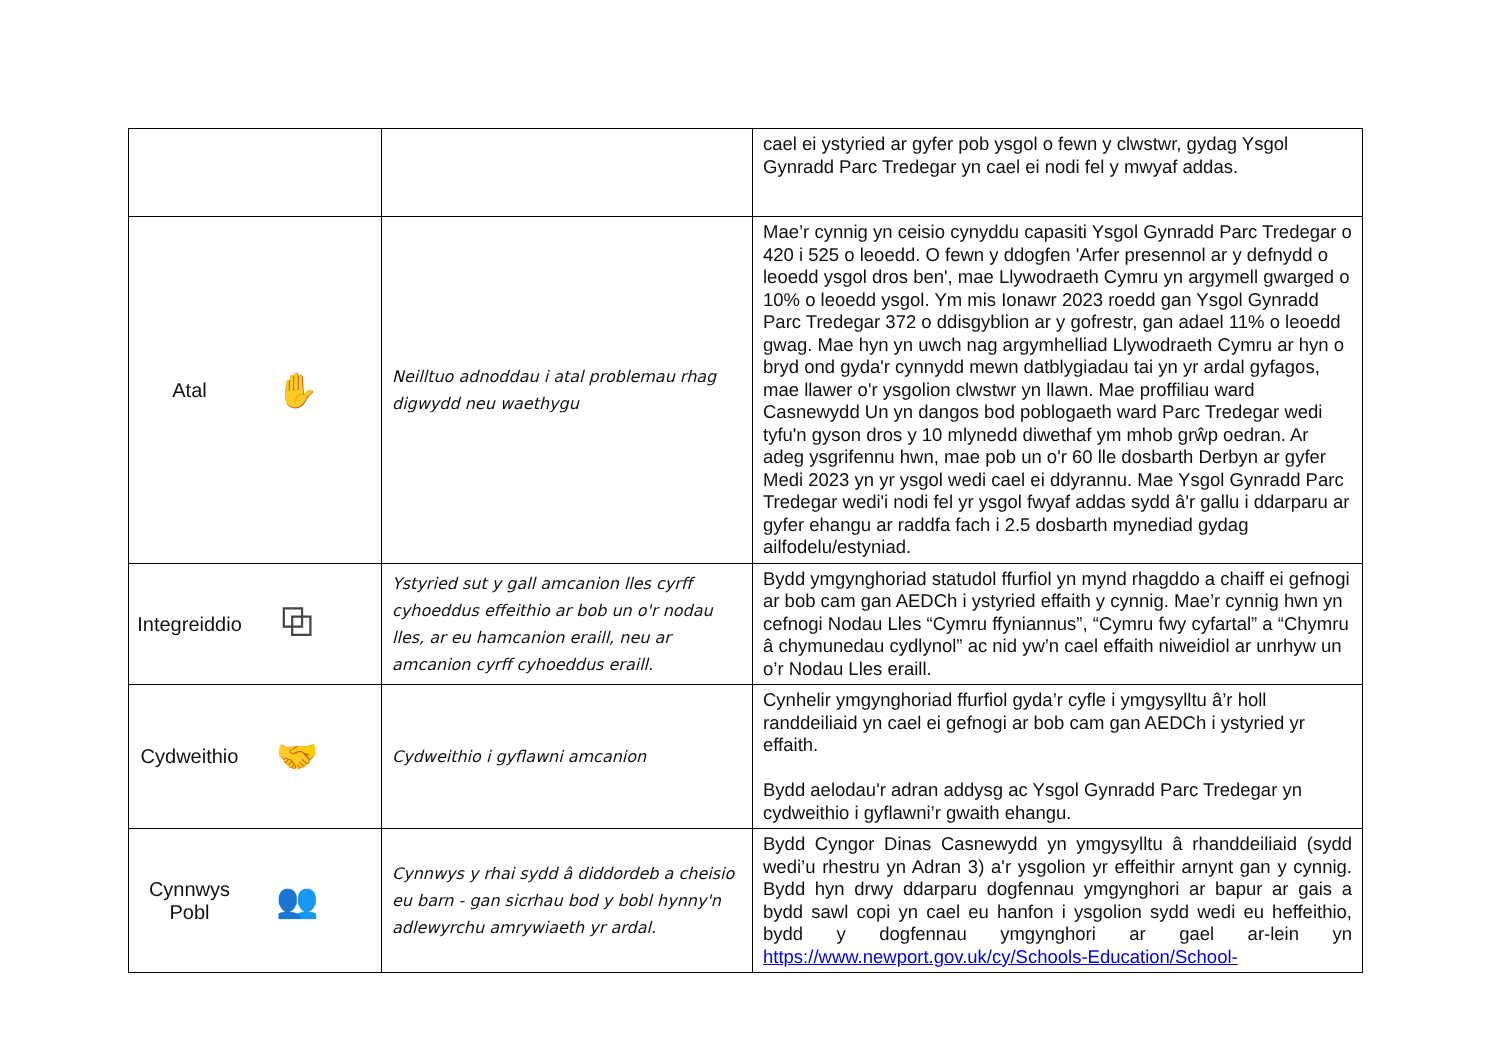| | | cael ei ystyried ar gyfer pob ysgol o fewn y clwstwr, gydag Ysgol Gynradd Parc Tredegar yn cael ei nodi fel y mwyaf addas. |
| Atal ✋ | Neilltuo adnoddau i atal problemau rhag digwydd neu waethygu | Mae’r cynnig yn ceisio cynyddu capasiti Ysgol Gynradd Parc Tredegar o 420 i 525 o leoedd. O fewn y ddogfen 'Arfer presennol ar y defnydd o leoedd ysgol dros ben', mae Llywodraeth Cymru yn argymell gwarged o 10% o leoedd ysgol. Ym mis Ionawr 2023 roedd gan Ysgol Gynradd Parc Tredegar 372 o ddisgyblion ar y gofrestr, gan adael 11% o leoedd gwag. Mae hyn yn uwch nag argymhelliad Llywodraeth Cymru ar hyn o bryd ond gyda'r cynnydd mewn datblygiadau tai yn yr ardal gyfagos, mae llawer o'r ysgolion clwstwr yn llawn. Mae proffiliau ward Casnewydd Un yn dangos bod poblogaeth ward Parc Tredegar wedi tyfu'n gyson dros y 10 mlynedd diwethaf ym mhob grŵp oedran. Ar adeg ysgrifennu hwn, mae pob un o'r 60 lle dosbarth Derbyn ar gyfer Medi 2023 yn yr ysgol wedi cael ei ddyrannu. Mae Ysgol Gynradd Parc Tredegar wedi'i nodi fel yr ysgol fwyaf addas sydd â'r gallu i ddarparu ar gyfer ehangu ar raddfa fach i 2.5 dosbarth mynediad gydag ailfodelu/estyniad. |
| Integreiddio ⧉ | Ystyried sut y gall amcanion lles cyrff cyhoeddus effeithio ar bob un o'r nodau lles, ar eu hamcanion eraill, neu ar amcanion cyrff cyhoeddus eraill. | Bydd ymgynghoriad statudol ffurfiol yn mynd rhagddo a chaiff ei gefnogi ar bob cam gan AEDCh i ystyried effaith y cynnig. Mae’r cynnig hwn yn cefnogi Nodau Lles “Cymru ffyniannus”, “Cymru fwy cyfartal” a “Chymru â chymunedau cydlynol” ac nid yw’n cael effaith niweidiol ar unrhyw un o’r Nodau Lles eraill. |
| Cydweithio 🤝 | Cydweithio i gyflawni amcanion | Cynhelir ymgynghoriad ffurfiol gyda’r cyfle i ymgysylltu â’r holl randdeiliaid yn cael ei gefnogi ar bob cam gan AEDCh i ystyried yr effaith. Bydd aelodau'r adran addysg ac Ysgol Gynradd Parc Tredegar yn cydweithio i gyflawni’r gwaith ehangu. |
| Cynnwys Pobl 👥 | Cynnwys y rhai sydd â diddordeb a cheisio eu barn - gan sicrhau bod y bobl hynny'n adlewyrchu amrywiaeth yr ardal. | Bydd Cyngor Dinas Casnewydd yn ymgysylltu â rhanddeiliaid (sydd wedi’u rhestru yn Adran 3) a'r ysgolion yr effeithir arnynt gan y cynnig. Bydd hyn drwy ddarparu dogfennau ymgynghori ar bapur ar gais a bydd sawl copi yn cael eu hanfon i ysgolion sydd wedi eu heffeithio, bydd y dogfennau ymgynghori ar gael ar-lein yn https://www.newport.gov.uk/cy/Schools-Education/School- |